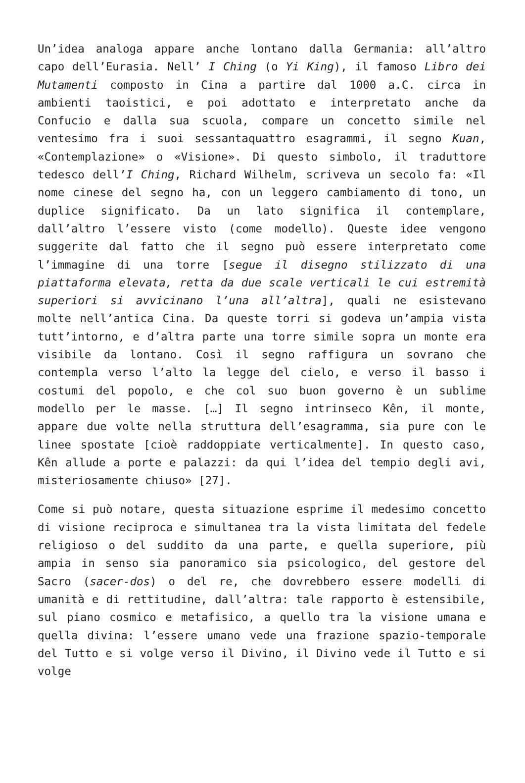Un’idea analoga appare anche lontano dalla Germania: all’altro capo dell’Eurasia. Nell’ I Ching (o Yi King), il famoso Libro dei Mutamenti composto in Cina a partire dal 1000 a.C. circa in ambienti taoistici, e poi adottato e interpretato anche da Confucio e dalla sua scuola, compare un concetto simile nel ventesimo fra i suoi sessantaquattro esagrammi, il segno Kuan, «Contemplazione» o «Visione». Di questo simbolo, il traduttore tedesco dell’I Ching, Richard Wilhelm, scriveva un secolo fa: «Il nome cinese del segno ha, con un leggero cambiamento di tono, un duplice significato. Da un lato significa il contemplare, dall’altro l’essere visto (come modello). Queste idee vengono suggerite dal fatto che il segno può essere interpretato come l’immagine di una torre [segue il disegno stilizzato di una piattaforma elevata, retta da due scale verticali le cui estremità superiori si avvicinano l’una all’altra], quali ne esistevano molte nell’antica Cina. Da queste torri si godeva un’ampia vista tutt’intorno, e d’altra parte una torre simile sopra un monte era visibile da lontano. Così il segno raffigura un sovrano che contempla verso l’alto la legge del cielo, e verso il basso i costumi del popolo, e che col suo buon governo è un sublime modello per le masse. […] Il segno intrinseco Kên, il monte, appare due volte nella struttura dell’esagramma, sia pure con le linee spostate [cioè raddoppiate verticalmente]. In questo caso, Kên allude a porte e palazzi: da qui l’idea del tempio degli avi, misteriosamente chiuso» [27].
Come si può notare, questa situazione esprime il medesimo concetto di visione reciproca e simultanea tra la vista limitata del fedele religioso o del suddito da una parte, e quella superiore, più ampia in senso sia panoramico sia psicologico, del gestore del Sacro (sacer-dos) o del re, che dovrebbero essere modelli di umanità e di rettitudine, dall’altra: tale rapporto è estensibile, sul piano cosmico e metafisico, a quello tra la visione umana e quella divina: l’essere umano vede una frazione spazio-temporale del Tutto e si volge verso il Divino, il Divino vede il Tutto e si volge